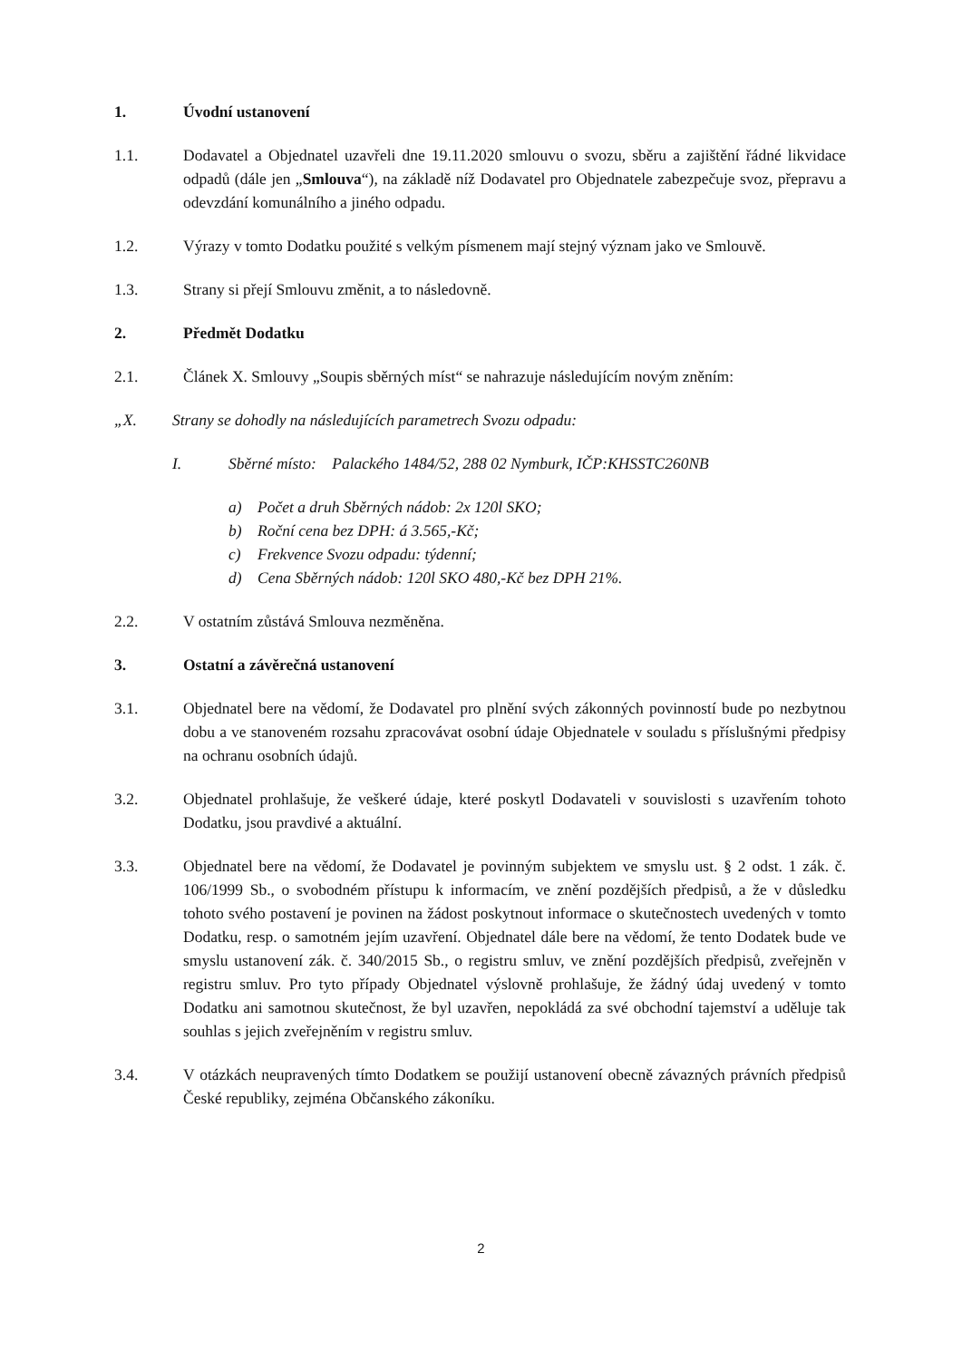1. Úvodní ustanovení
1.1. Dodavatel a Objednatel uzavřeli dne 19.11.2020 smlouvu o svozu, sběru a zajištění řádné likvidace odpadů (dále jen „Smlouva“), na základě níž Dodavatel pro Objednatele zabezpečuje svoz, přepravu a odevzdání komunálního a jiného odpadu.
1.2. Výrazy v tomto Dodatku použité s velkým písmenem mají stejný význam jako ve Smlouvě.
1.3. Strany si přejí Smlouvu změnit, a to následovně.
2. Předmět Dodatku
2.1. Článek X. Smlouvy „Soupis sběrných míst“ se nahrazuje následujícím novým zněním:
„X. Strany se dohodly na následujících parametrech Svozu odpadu:
I. Sběrné místo: Palackého 1484/52, 288 02 Nymburk, IČP:KHSSTC260NB
a) Počet a druh Sběrných nádob: 2x 120l SKO;
b) Roční cena bez DPH: á 3.565,-Kč;
c) Frekvence Svozu odpadu: týdenní;
d) Cena Sběrných nádob: 120l SKO 480,-Kč bez DPH 21%.
2.2. V ostatním zůstává Smlouva nezměněna.
3. Ostatní a závěrečná ustanovení
3.1. Objednatel bere na vědomí, že Dodavatel pro plnění svých zákonných povinností bude po nezbytnou dobu a ve stanoveném rozsahu zpracovávat osobní údaje Objednatele v souladu s příslušnými předpisy na ochranu osobních údajů.
3.2. Objednatel prohlašuje, že veškeré údaje, které poskytl Dodavateli v souvislosti s uzavřením tohoto Dodatku, jsou pravdivé a aktuální.
3.3. Objednatel bere na vědomí, že Dodavatel je povinným subjektem ve smyslu ust. § 2 odst. 1 zák. č. 106/1999 Sb., o svobodném přístupu k informacím, ve znění pozdějších předpisů, a že v důsledku tohoto svého postavení je povinen na žádost poskytnout informace o skutečnostech uvedených v tomto Dodatku, resp. o samotném jejím uzavření. Objednatel dále bere na vědomí, že tento Dodatek bude ve smyslu ustanovení zák. č. 340/2015 Sb., o registru smluv, ve znění pozdějších předpisů, zveřejněn v registru smluv. Pro tyto případy Objednatel výslovně prohlašuje, že žádný údaj uvedený v tomto Dodatku ani samotnou skutečnost, že byl uzavřen, nepokládá za své obchodní tajemství a uděluje tak souhlas s jejich zveřejněním v registru smluv.
3.4. V otázkách neupravených tímto Dodatkem se použijí ustanovení obecně závazných právních předpisů České republiky, zejména Občanského zákoníku.
2